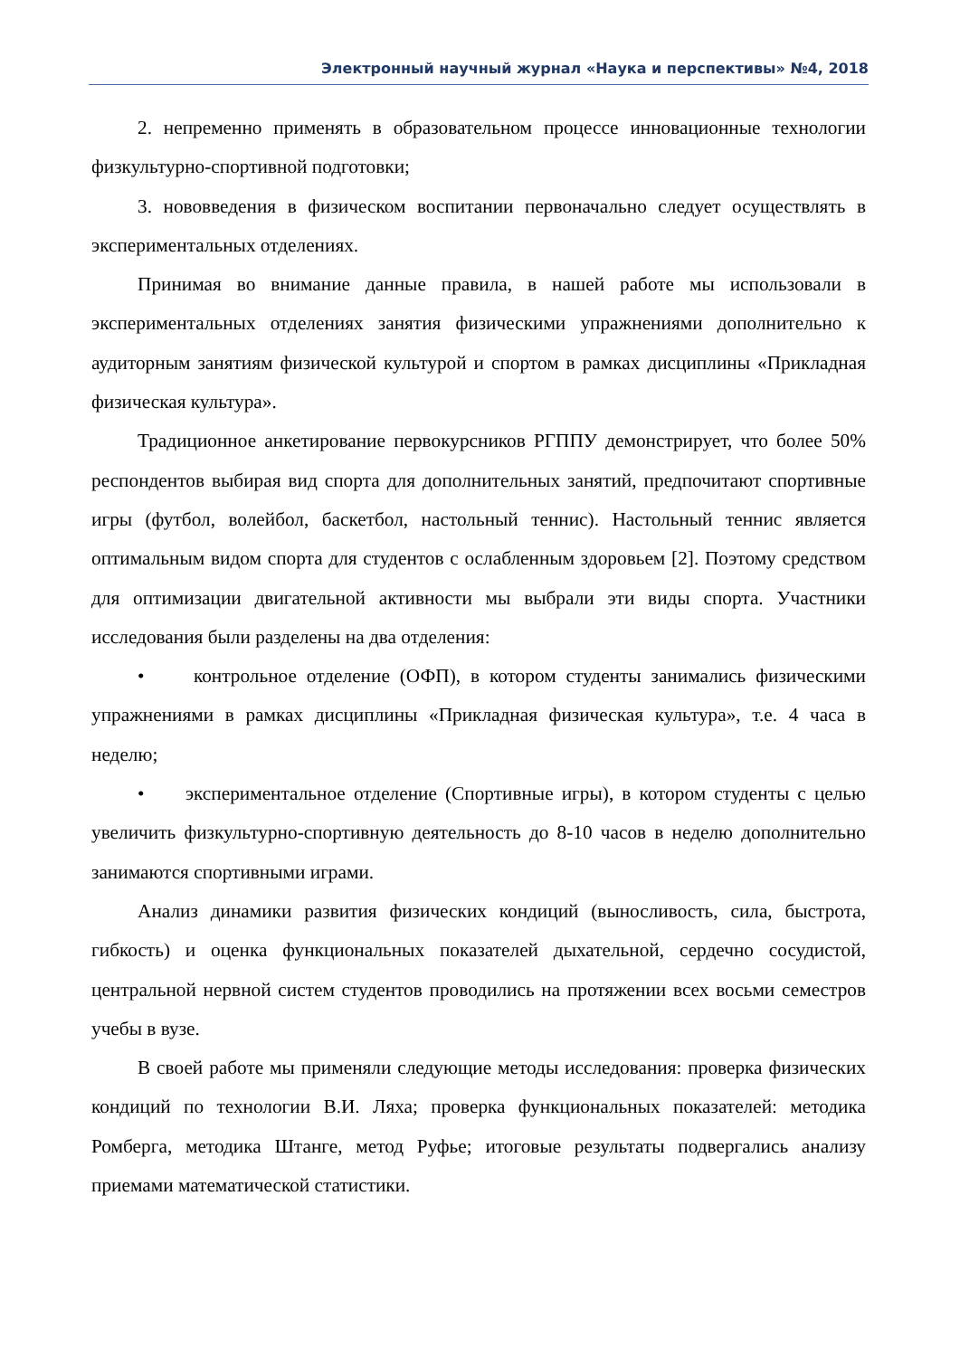Электронный научный журнал «Наука и перспективы» №4, 2018
2. непременно применять в образовательном процессе инновационные технологии физкультурно-спортивной подготовки;
3. нововведения в физическом воспитании первоначально следует осуществлять в экспериментальных отделениях.
Принимая во внимание данные правила, в нашей работе мы использовали в экспериментальных отделениях занятия физическими упражнениями дополнительно к аудиторным занятиям физической культурой и спортом в рамках дисциплины «Прикладная физическая культура».
Традиционное анкетирование первокурсников РГППУ демонстрирует, что более 50% респондентов выбирая вид спорта для дополнительных занятий, предпочитают спортивные игры (футбол, волейбол, баскетбол, настольный теннис). Настольный теннис является оптимальным видом спорта для студентов с ослабленным здоровьем [2]. Поэтому средством для оптимизации двигательной активности мы выбрали эти виды спорта. Участники исследования были разделены на два отделения:
• контрольное отделение (ОФП), в котором студенты занимались физическими упражнениями в рамках дисциплины «Прикладная физическая культура», т.е. 4 часа в неделю;
• экспериментальное отделение (Спортивные игры), в котором студенты с целью увеличить физкультурно-спортивную деятельность до 8-10 часов в неделю дополнительно занимаются спортивными играми.
Анализ динамики развития физических кондиций (выносливость, сила, быстрота, гибкость) и оценка функциональных показателей дыхательной, сердечно сосудистой, центральной нервной систем студентов проводились на протяжении всех восьми семестров учебы в вузе.
В своей работе мы применяли следующие методы исследования: проверка физических кондиций по технологии В.И. Ляха; проверка функциональных показателей: методика Ромберга, методика Штанге, метод Руфье; итоговые результаты подвергались анализу приемами математической статистики.